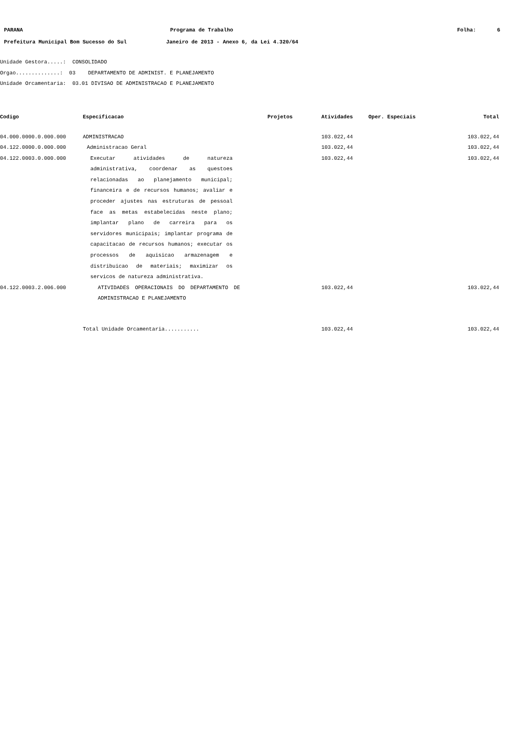PARANA Programa de Trabalho Folha: 6
Prefeitura Municipal Bom Sucesso do Sul Janeiro de 2013 - Anexo 6, da Lei 4.320/64
Unidade Gestora.....: CONSOLIDADO
Orgao..............: 03 DEPARTAMENTO DE ADMINIST. E PLANEJAMENTO
Unidade Orcamentaria: 03.01 DIVISAO DE ADMINISTRACAO E PLANEJAMENTO
| Codigo | Especificacao | Projetos | Atividades | Oper. Especiais | Total |
| --- | --- | --- | --- | --- | --- |
| 04.000.0000.0.000.000 | ADMINISTRACAO | | 103.022,44 | | 103.022,44 |
| 04.122.0000.0.000.000 | Administracao Geral | | 103.022,44 | | 103.022,44 |
| 04.122.0003.0.000.000 | Executar atividades de natureza administrativa, coordenar as questoes relacionadas ao planejamento municipal; financeira e de recursos humanos; avaliar e proceder ajustes nas estruturas de pessoal face as metas estabelecidas neste plano; implantar plano de carreira para os servidores municipais; implantar programa de capacitacao de recursos humanos; executar os processos de aquisicao armazenagem e distribuicao de materiais; maximizar os servicos de natureza administrativa. | | 103.022,44 | | 103.022,44 |
| 04.122.0003.2.006.000 | ATIVIDADES OPERACIONAIS DO DEPARTAMENTO DE ADMINISTRACAO E PLANEJAMENTO | | 103.022,44 | | 103.022,44 |
| | Total Unidade Orcamentaria........... | | 103.022,44 | | 103.022,44 |